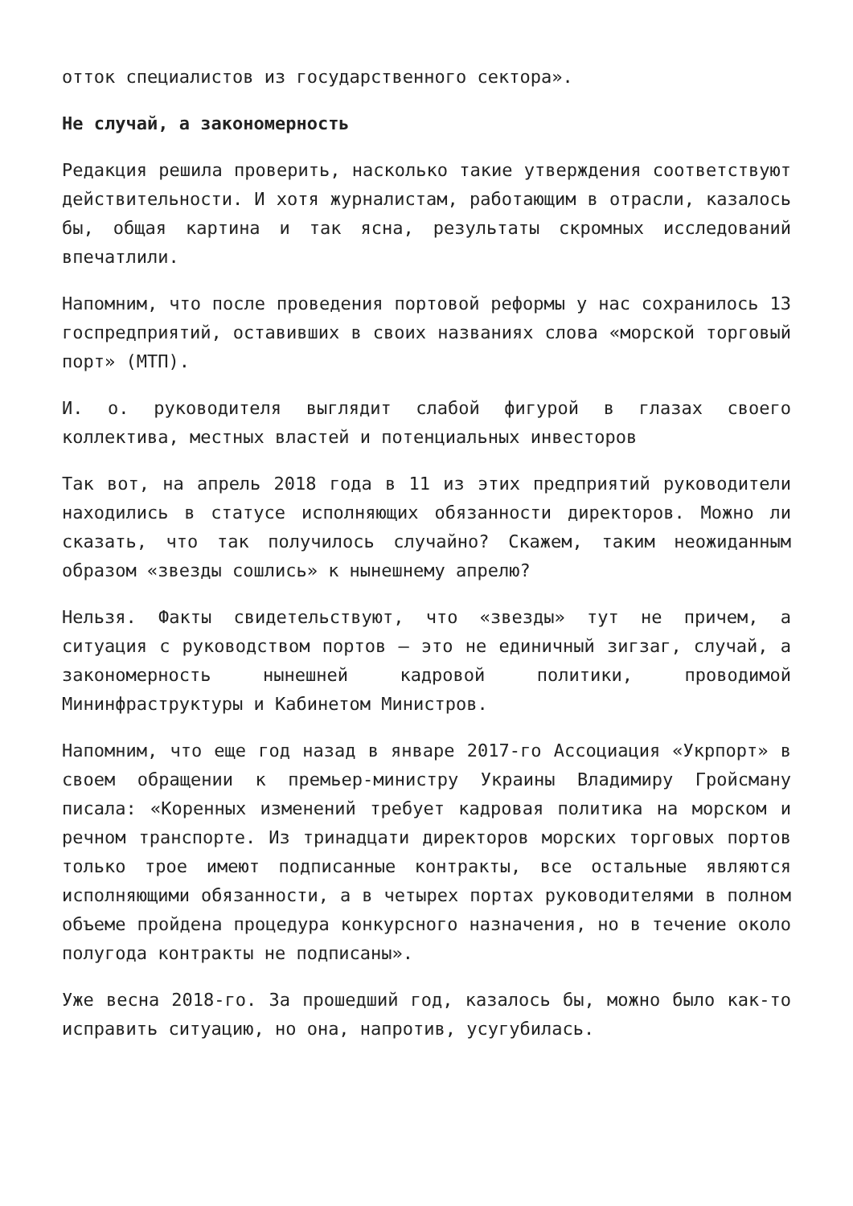отток специалистов из государственного сектора».
Не случай, а закономерность
Редакция решила проверить, насколько такие утверждения соответствуют действительности. И хотя журналистам, работающим в отрасли, казалось бы, общая картина и так ясна, результаты скромных исследований впечатлили.
Напомним, что после проведения портовой реформы у нас сохранилось 13 госпредприятий, оставивших в своих названиях слова «морской торговый порт» (МТП).
И. о. руководителя выглядит слабой фигурой в глазах своего коллектива, местных властей и потенциальных инвесторов
Так вот, на апрель 2018 года в 11 из этих предприятий руководители находились в статусе исполняющих обязанности директоров. Можно ли сказать, что так получилось случайно? Скажем, таким неожиданным образом «звезды сошлись» к нынешнему апрелю?
Нельзя. Факты свидетельствуют, что «звезды» тут не причем, а ситуация с руководством портов — это не единичный зигзаг, случай, а закономерность нынешней кадровой политики, проводимой Мининфраструктуры и Кабинетом Министров.
Напомним, что еще год назад в январе 2017-го Ассоциация «Укрпорт» в своем обращении к премьер-министру Украины Владимиру Гройсману писала: «Коренных изменений требует кадровая политика на морском и речном транспорте. Из тринадцати директоров морских торговых портов только трое имеют подписанные контракты, все остальные являются исполняющими обязанности, а в четырех портах руководителями в полном объеме пройдена процедура конкурсного назначения, но в течение около полугода контракты не подписаны».
Уже весна 2018-го. За прошедший год, казалось бы, можно было как-то исправить ситуацию, но она, напротив, усугубилась.